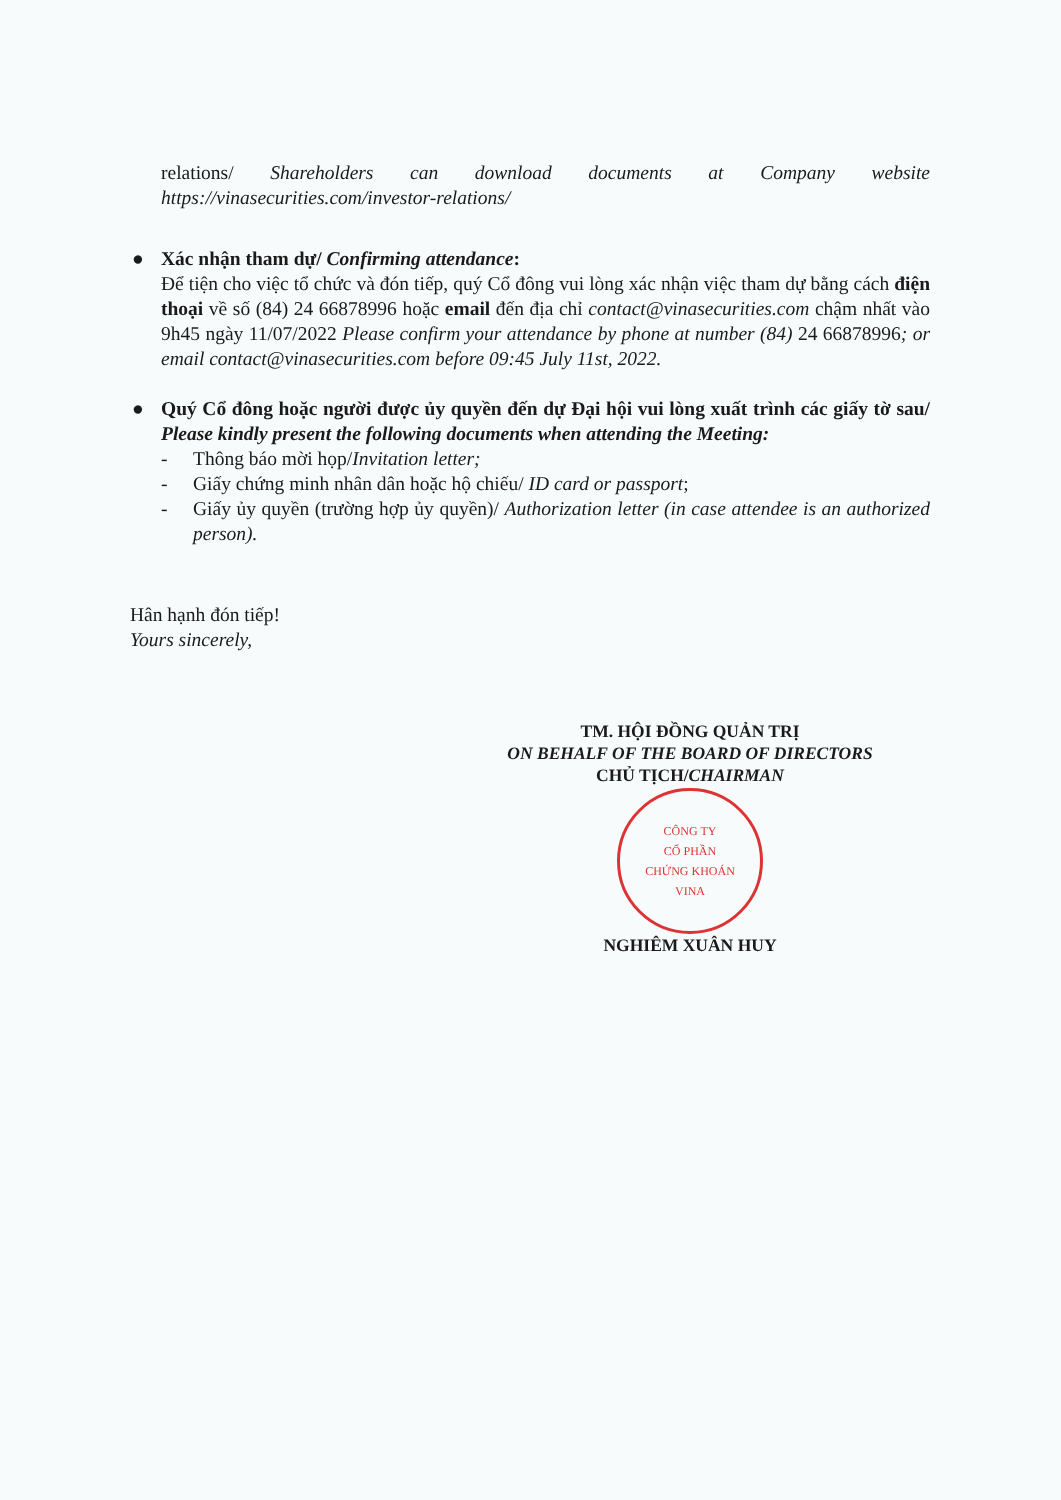relations/ Shareholders can download documents at Company website https://vinasecurities.com/investor-relations/
●
Xác nhận tham dự/ Confirming attendance:
Để tiện cho việc tổ chức và đón tiếp, quý Cổ đông vui lòng xác nhận việc tham dự bằng cách điện thoại về số (84) 24 66878996 hoặc email đến địa chỉ contact@vinasecurities.com chậm nhất vào 9h45 ngày 11/07/2022 Please confirm your attendance by phone at number (84) 24 66878996; or email contact@vinasecurities.com before 09:45 July 11st, 2022.
●
Quý Cổ đông hoặc người được ủy quyền đến dự Đại hội vui lòng xuất trình các giấy tờ sau/ Please kindly present the following documents when attending the Meeting:
- Thông báo mời họp/Invitation letter;
- Giấy chứng minh nhân dân hoặc hộ chiếu/ ID card or passport;
- Giấy ủy quyền (trường hợp ủy quyền)/ Authorization letter (in case attendee is an authorized person).
Hân hạnh đón tiếp!
Yours sincerely,
TM. HỘI ĐỒNG QUẢN TRỊ
ON BEHALF OF THE BOARD OF DIRECTORS
CHỦ TỊCH/CHAIRMAN
CÔNG TY
CỔ PHẦN
CHỨNG KHOÁN
VINA
NGHIÊM XUÂN HUY